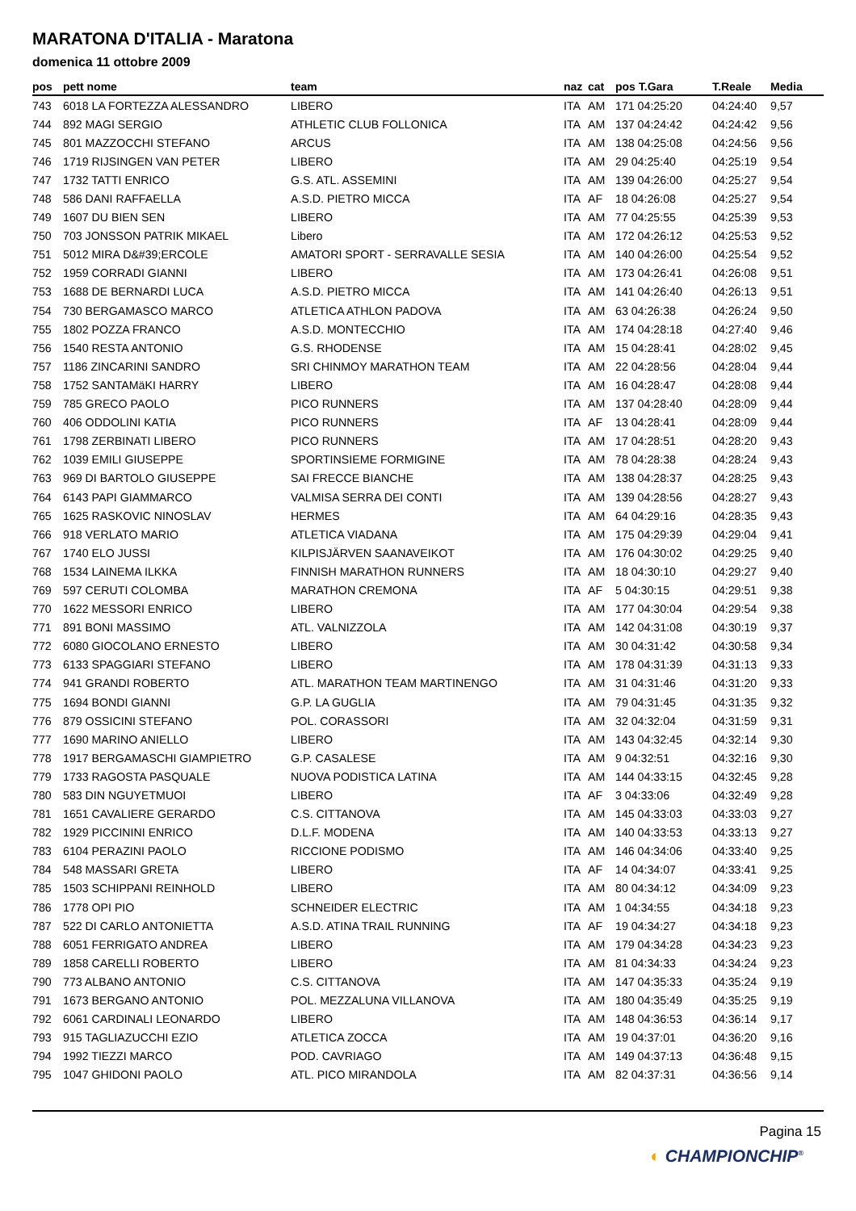MARATONA D'ITALIA - Maratona
domenica 11 ottobre 2009
| pos | pett nome | team | naz | cat | pos T.Gara | T.Reale | Media |
| --- | --- | --- | --- | --- | --- | --- | --- |
| 743 | 6018 LA FORTEZZA ALESSANDRO | LIBERO | ITA | AM | 171 04:25:20 | 04:24:40 | 9,57 |
| 744 | 892 MAGI SERGIO | ATHLETIC CLUB FOLLONICA | ITA | AM | 137 04:24:42 | 04:24:42 | 9,56 |
| 745 | 801 MAZZOCCHI STEFANO | ARCUS | ITA | AM | 138 04:25:08 | 04:24:56 | 9,56 |
| 746 | 1719 RIJSINGEN VAN PETER | LIBERO | ITA | AM | 29 04:25:40 | 04:25:19 | 9,54 |
| 747 | 1732 TATTI ENRICO | G.S. ATL. ASSEMINI | ITA | AM | 139 04:26:00 | 04:25:27 | 9,54 |
| 748 | 586 DANI RAFFAELLA | A.S.D. PIETRO MICCA | ITA | AF | 18 04:26:08 | 04:25:27 | 9,54 |
| 749 | 1607 DU BIEN SEN | LIBERO | ITA | AM | 77 04:25:55 | 04:25:39 | 9,53 |
| 750 | 703 JONSSON PATRIK MIKAEL | Libero | ITA | AM | 172 04:26:12 | 04:25:53 | 9,52 |
| 751 | 5012 MIRA D&#39;ERCOLE | AMATORI SPORT - SERRAVALLE SESIA | ITA | AM | 140 04:26:00 | 04:25:54 | 9,52 |
| 752 | 1959 CORRADI GIANNI | LIBERO | ITA | AM | 173 04:26:41 | 04:26:08 | 9,51 |
| 753 | 1688 DE BERNARDI LUCA | A.S.D. PIETRO MICCA | ITA | AM | 141 04:26:40 | 04:26:13 | 9,51 |
| 754 | 730 BERGAMASCO MARCO | ATLETICA ATHLON PADOVA | ITA | AM | 63 04:26:38 | 04:26:24 | 9,50 |
| 755 | 1802 POZZA FRANCO | A.S.D. MONTECCHIO | ITA | AM | 174 04:28:18 | 04:27:40 | 9,46 |
| 756 | 1540 RESTA ANTONIO | G.S. RHODENSE | ITA | AM | 15 04:28:41 | 04:28:02 | 9,45 |
| 757 | 1186 ZINCARINI SANDRO | SRI CHINMOY MARATHON TEAM | ITA | AM | 22 04:28:56 | 04:28:04 | 9,44 |
| 758 | 1752 SANTAMäKI HARRY | LIBERO | ITA | AM | 16 04:28:47 | 04:28:08 | 9,44 |
| 759 | 785 GRECO PAOLO | PICO RUNNERS | ITA | AM | 137 04:28:40 | 04:28:09 | 9,44 |
| 760 | 406 ODDOLINI KATIA | PICO RUNNERS | ITA | AF | 13 04:28:41 | 04:28:09 | 9,44 |
| 761 | 1798 ZERBINATI LIBERO | PICO RUNNERS | ITA | AM | 17 04:28:51 | 04:28:20 | 9,43 |
| 762 | 1039 EMILI GIUSEPPE | SPORTINSIEME FORMIGINE | ITA | AM | 78 04:28:38 | 04:28:24 | 9,43 |
| 763 | 969 DI BARTOLO GIUSEPPE | SAI FRECCE BIANCHE | ITA | AM | 138 04:28:37 | 04:28:25 | 9,43 |
| 764 | 6143 PAPI GIAMMARCO | VALMISA SERRA DEI CONTI | ITA | AM | 139 04:28:56 | 04:28:27 | 9,43 |
| 765 | 1625 RASKOVIC NINOSLAV | HERMES | ITA | AM | 64 04:29:16 | 04:28:35 | 9,43 |
| 766 | 918 VERLATO MARIO | ATLETICA VIADANA | ITA | AM | 175 04:29:39 | 04:29:04 | 9,41 |
| 767 | 1740 ELO JUSSI | KILPISJÄRVEN SAANAVEIKOT | ITA | AM | 176 04:30:02 | 04:29:25 | 9,40 |
| 768 | 1534 LAINEMA ILKKA | FINNISH MARATHON RUNNERS | ITA | AM | 18 04:30:10 | 04:29:27 | 9,40 |
| 769 | 597 CERUTI COLOMBA | MARATHON CREMONA | ITA | AF | 5 04:30:15 | 04:29:51 | 9,38 |
| 770 | 1622 MESSORI ENRICO | LIBERO | ITA | AM | 177 04:30:04 | 04:29:54 | 9,38 |
| 771 | 891 BONI MASSIMO | ATL. VALNIZZOLA | ITA | AM | 142 04:31:08 | 04:30:19 | 9,37 |
| 772 | 6080 GIOCOLANO ERNESTO | LIBERO | ITA | AM | 30 04:31:42 | 04:30:58 | 9,34 |
| 773 | 6133 SPAGGIARI STEFANO | LIBERO | ITA | AM | 178 04:31:39 | 04:31:13 | 9,33 |
| 774 | 941 GRANDI ROBERTO | ATL. MARATHON TEAM MARTINENGO | ITA | AM | 31 04:31:46 | 04:31:20 | 9,33 |
| 775 | 1694 BONDI GIANNI | G.P. LA GUGLIA | ITA | AM | 79 04:31:45 | 04:31:35 | 9,32 |
| 776 | 879 OSSICINI STEFANO | POL. CORASSORI | ITA | AM | 32 04:32:04 | 04:31:59 | 9,31 |
| 777 | 1690 MARINO ANIELLO | LIBERO | ITA | AM | 143 04:32:45 | 04:32:14 | 9,30 |
| 778 | 1917 BERGAMASCHI GIAMPIETRO | G.P. CASALESE | ITA | AM | 9 04:32:51 | 04:32:16 | 9,30 |
| 779 | 1733 RAGOSTA PASQUALE | NUOVA PODISTICA LATINA | ITA | AM | 144 04:33:15 | 04:32:45 | 9,28 |
| 780 | 583 DIN NGUYETMUOI | LIBERO | ITA | AF | 3 04:33:06 | 04:32:49 | 9,28 |
| 781 | 1651 CAVALIERE GERARDO | C.S. CITTANOVA | ITA | AM | 145 04:33:03 | 04:33:03 | 9,27 |
| 782 | 1929 PICCININI ENRICO | D.L.F. MODENA | ITA | AM | 140 04:33:53 | 04:33:13 | 9,27 |
| 783 | 6104 PERAZINI PAOLO | RICCIONE PODISMO | ITA | AM | 146 04:34:06 | 04:33:40 | 9,25 |
| 784 | 548 MASSARI GRETA | LIBERO | ITA | AF | 14 04:34:07 | 04:33:41 | 9,25 |
| 785 | 1503 SCHIPPANI REINHOLD | LIBERO | ITA | AM | 80 04:34:12 | 04:34:09 | 9,23 |
| 786 | 1778 OPI PIO | SCHNEIDER ELECTRIC | ITA | AM | 1 04:34:55 | 04:34:18 | 9,23 |
| 787 | 522 DI CARLO ANTONIETTA | A.S.D. ATINA TRAIL RUNNING | ITA | AF | 19 04:34:27 | 04:34:18 | 9,23 |
| 788 | 6051 FERRIGATO ANDREA | LIBERO | ITA | AM | 179 04:34:28 | 04:34:23 | 9,23 |
| 789 | 1858 CARELLI ROBERTO | LIBERO | ITA | AM | 81 04:34:33 | 04:34:24 | 9,23 |
| 790 | 773 ALBANO ANTONIO | C.S. CITTANOVA | ITA | AM | 147 04:35:33 | 04:35:24 | 9,19 |
| 791 | 1673 BERGANO ANTONIO | POL. MEZZALUNA VILLANOVA | ITA | AM | 180 04:35:49 | 04:35:25 | 9,19 |
| 792 | 6061 CARDINALI LEONARDO | LIBERO | ITA | AM | 148 04:36:53 | 04:36:14 | 9,17 |
| 793 | 915 TAGLIAZUCCHI EZIO | ATLETICA ZOCCA | ITA | AM | 19 04:37:01 | 04:36:20 | 9,16 |
| 794 | 1992 TIEZZI MARCO | POD. CAVRIAGO | ITA | AM | 149 04:37:13 | 04:36:48 | 9,15 |
| 795 | 1047 GHIDONI PAOLO | ATL. PICO MIRANDOLA | ITA | AM | 82 04:37:31 | 04:36:56 | 9,14 |
Pagina 15
◐ CHAMPIONCHIP<sup>®</sup>